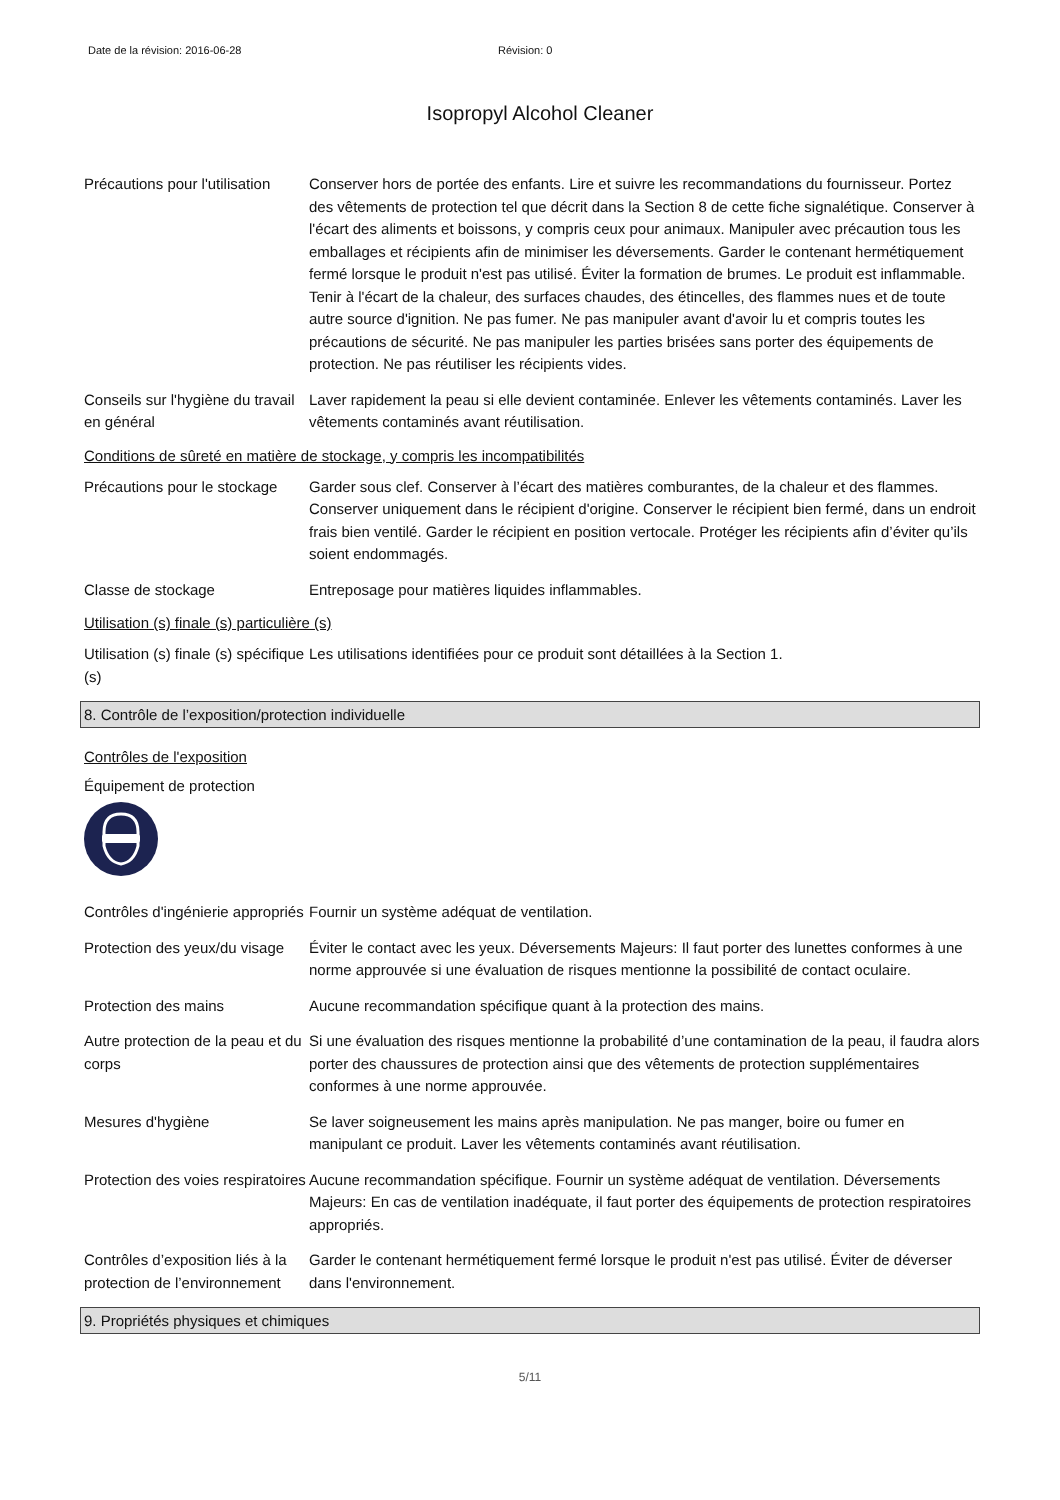Date de la révision: 2016-06-28 Révision: 0
Isopropyl Alcohol Cleaner
Précautions pour l'utilisation
Conserver hors de portée des enfants. Lire et suivre les recommandations du fournisseur. Portez des vêtements de protection tel que décrit dans la Section 8 de cette fiche signalétique. Conserver à l'écart des aliments et boissons, y compris ceux pour animaux. Manipuler avec précaution tous les emballages et récipients afin de minimiser les déversements. Garder le contenant hermétiquement fermé lorsque le produit n'est pas utilisé. Éviter la formation de brumes. Le produit est inflammable. Tenir à l'écart de la chaleur, des surfaces chaudes, des étincelles, des flammes nues et de toute autre source d'ignition. Ne pas fumer. Ne pas manipuler avant d'avoir lu et compris toutes les précautions de sécurité. Ne pas manipuler les parties brisées sans porter des équipements de protection. Ne pas réutiliser les récipients vides.
Conseils sur l'hygiène du travail en général
Laver rapidement la peau si elle devient contaminée. Enlever les vêtements contaminés. Laver les vêtements contaminés avant réutilisation.
Conditions de sûreté en matière de stockage, y compris les incompatibilités
Précautions pour le stockage
Garder sous clef. Conserver à l’écart des matières comburantes, de la chaleur et des flammes. Conserver uniquement dans le récipient d'origine. Conserver le récipient bien fermé, dans un endroit frais bien ventilé. Garder le récipient en position vertocale. Protéger les récipients afin d’éviter qu’ils soient endommagés.
Classe de stockage Entreposage pour matières liquides inflammables.
Utilisation (s) finale (s) particulière (s)
Utilisation (s) finale (s) spécifique (s)
Les utilisations identifiées pour ce produit sont détaillées à la Section 1.
8. Contrôle de l’exposition/protection individuelle
Contrôles de l'exposition
Équipement de protection
Contrôles d'ingénierie appropriés
Fournir un système adéquat de ventilation.
Protection des yeux/du visage
Éviter le contact avec les yeux. Déversements Majeurs: Il faut porter des lunettes conformes à une norme approuvée si une évaluation de risques mentionne la possibilité de contact oculaire.
Protection des mains Aucune recommandation spécifique quant à la protection des mains.
Autre protection de la peau et du corps
Si une évaluation des risques mentionne la probabilité d’une contamination de la peau, il faudra alors porter des chaussures de protection ainsi que des vêtements de protection supplémentaires conformes à une norme approuvée.
Mesures d'hygiène Se laver soigneusement les mains après manipulation. Ne pas manger, boire ou fumer en manipulant ce produit. Laver les vêtements contaminés avant réutilisation.
Protection des voies respiratoires
Aucune recommandation spécifique. Fournir un système adéquat de ventilation. Déversements Majeurs: En cas de ventilation inadéquate, il faut porter des équipements de protection respiratoires appropriés.
Contrôles d’exposition liés à la protection de l’environnement
Garder le contenant hermétiquement fermé lorsque le produit n'est pas utilisé. Éviter de déverser dans l'environnement.
9. Propriétés physiques et chimiques
5/11